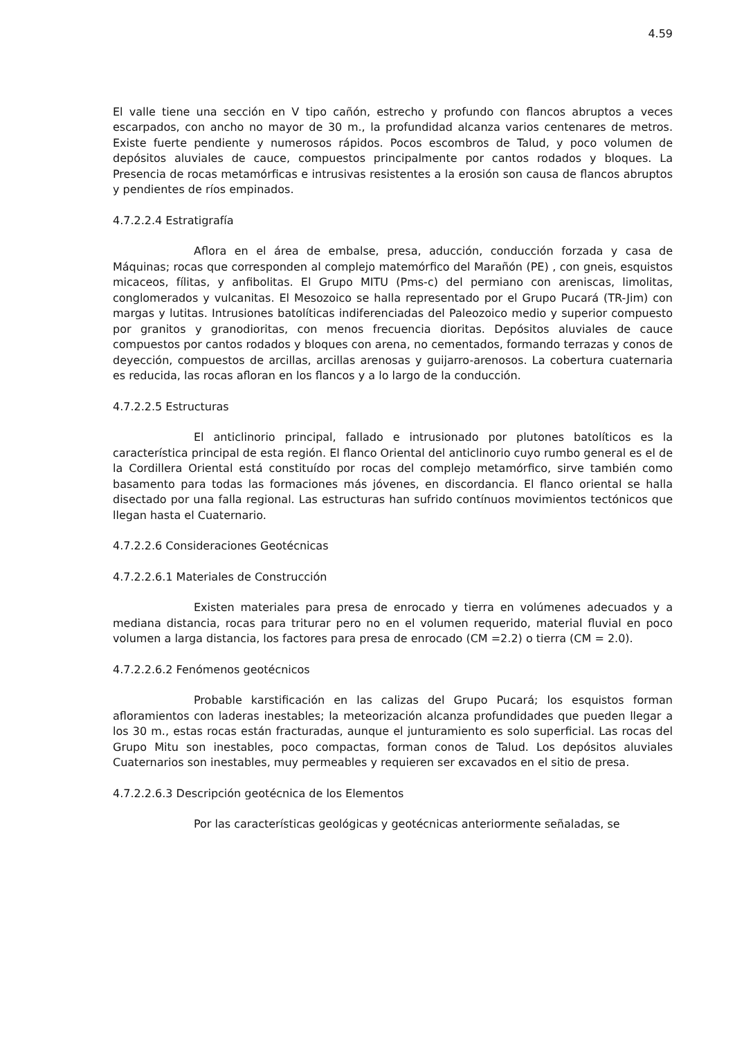4.59
El valle tiene una sección en V tipo cañón, estrecho y profundo con flancos abruptos a veces escarpados, con ancho no mayor de 30 m., la profundidad alcanza varios centenares de metros. Existe fuerte pendiente y numerosos rápidos. Pocos escombros de Talud, y poco volumen de depósitos aluviales de cauce, compuestos principalmente por cantos rodados y bloques. La Presencia de rocas metamórficas e intrusivas resistentes a la erosión son causa de flancos abruptos y pendientes de ríos empinados.
4.7.2.2.4 Estratigrafía
Aflora en el área de embalse, presa, aducción, conducción forzada y casa de Máquinas; rocas que corresponden al complejo matemórfico del Marañón (PE) , con gneis, esquistos micaceos, fílitas, y anfibolitas. El Grupo MITU (Pms-c) del permiano con areniscas, limolitas, conglomerados y vulcanitas. El Mesozoico se halla representado por el Grupo Pucará (TR-Jim) con margas y lutitas. Intrusiones batolíticas indiferenciadas del Paleozoico medio y superior compuesto por granitos y granodioritas, con menos frecuencia dioritas. Depósitos aluviales de cauce compuestos por cantos rodados y bloques con arena, no cementados, formando terrazas y conos de deyección, compuestos de arcillas, arcillas arenosas y guijarro-arenosos. La cobertura cuaternaria es reducida, las rocas afloran en los flancos y a lo largo de la conducción.
4.7.2.2.5 Estructuras
El anticlinorio principal, fallado e intrusionado por plutones batolíticos es la característica principal de esta región. El flanco Oriental del anticlinorio cuyo rumbo general es el de la Cordillera Oriental está constituído por rocas del complejo metamórfico, sirve también como basamento para todas las formaciones más jóvenes, en discordancia. El flanco oriental se halla disectado por una falla regional. Las estructuras han sufrido contínuos movimientos tectónicos que llegan hasta el Cuaternario.
4.7.2.2.6 Consideraciones Geotécnicas
4.7.2.2.6.1 Materiales de Construcción
Existen materiales para presa de enrocado y tierra en volúmenes adecuados y a mediana distancia, rocas para triturar pero no en el volumen requerido, material fluvial en poco volumen a larga distancia, los factores para presa de enrocado (CM =2.2) o tierra (CM = 2.0).
4.7.2.2.6.2 Fenómenos geotécnicos
Probable karstificación en las calizas del Grupo Pucará; los esquistos forman afloramientos con laderas inestables; la meteorización alcanza profundidades que pueden llegar a los 30 m., estas rocas están fracturadas, aunque el junturamiento es solo superficial. Las rocas del Grupo Mitu son inestables, poco compactas, forman conos de Talud. Los depósitos aluviales Cuaternarios son inestables, muy permeables y requieren ser excavados en el sitio de presa.
4.7.2.2.6.3 Descripción geotécnica de los Elementos
Por las características geológicas y geotécnicas anteriormente señaladas, se